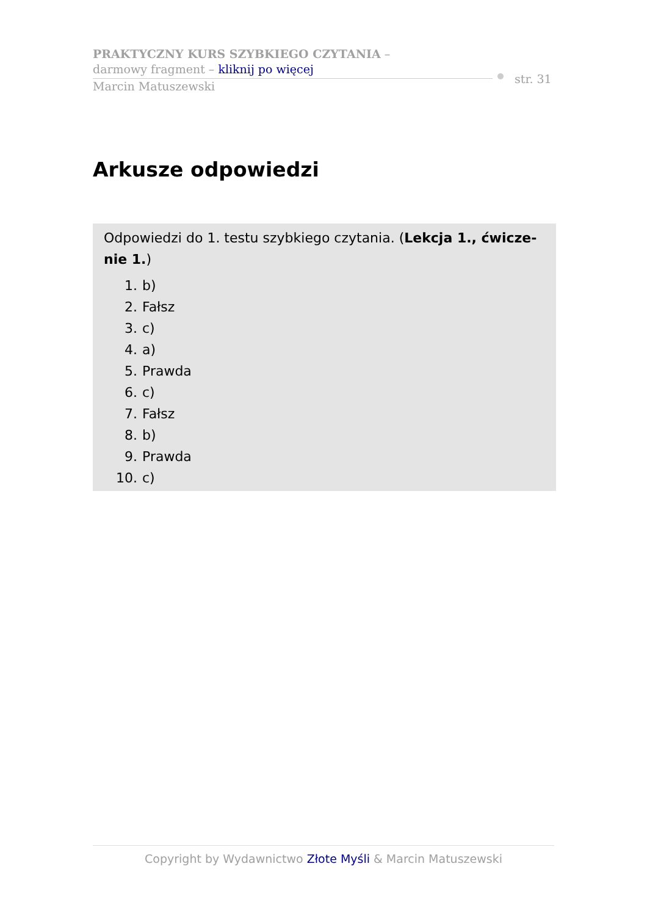PRAKTYCZNY KURS SZYBKIEGO CZYTANIA –
darmowy fragment – kliknij po więcej
Marcin Matuszewski
str. 31
Arkusze odpowiedzi
Odpowiedzi do 1. testu szybkiego czytania. (Lekcja 1., ćwicze-nie 1.)
1. b)
2. Fałsz
3. c)
4. a)
5. Prawda
6. c)
7. Fałsz
8. b)
9. Prawda
10. c)
Copyright by Wydawnictwo Złote Myśli & Marcin Matuszewski